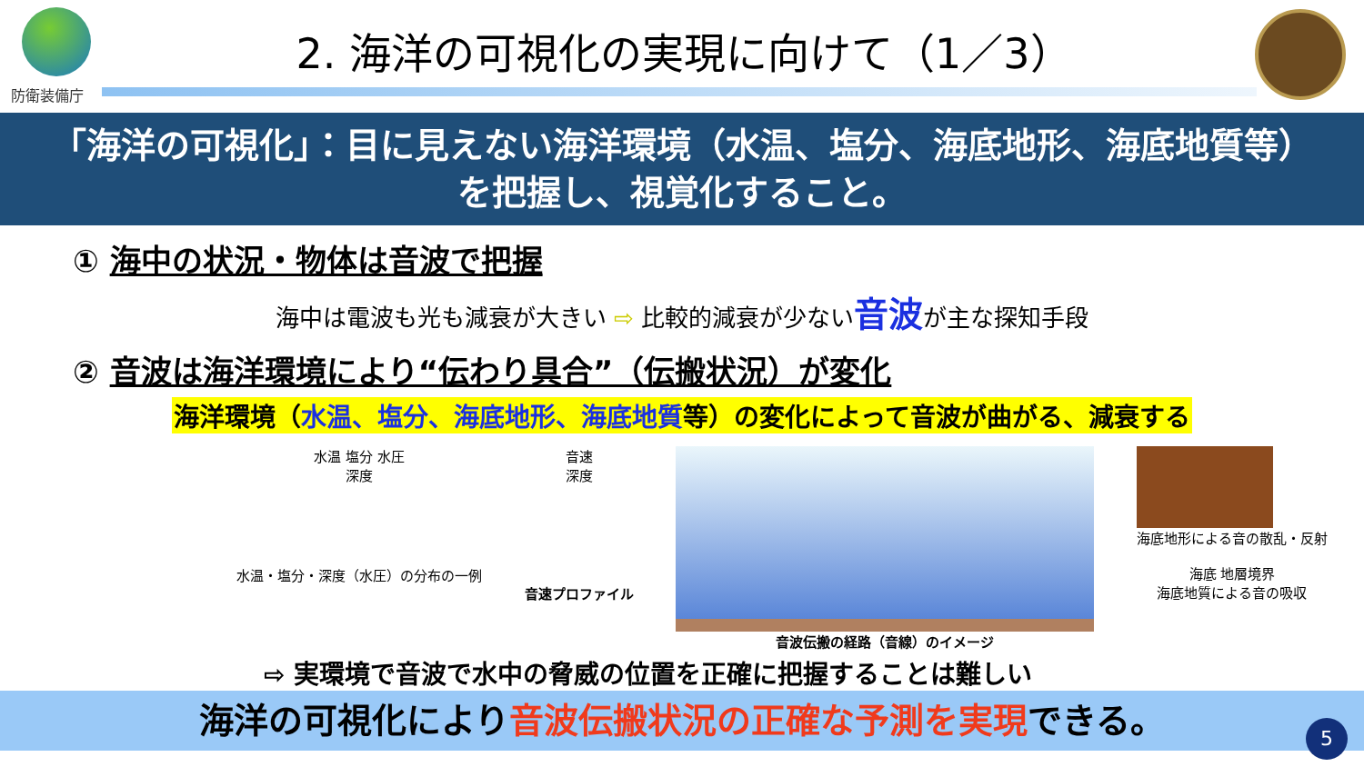防衛装備庁
2. 海洋の可視化の実現に向けて（1／3）
「海洋の可視化」：目に見えない海洋環境（水温、塩分、海底地形、海底地質等）
を把握し、視覚化すること。
① 海中の状況・物体は音波で把握
海中は電波も光も減衰が大きい ⇨ 比較的減衰が少ない音波が主な探知手段
② 音波は海洋環境により“伝わり具合”（伝搬状況）が変化
海洋環境（水温、塩分、海底地形、海底地質等）の変化によって音波が曲がる、減衰する
水温 塩分 水圧
深度
水温・塩分・深度（水圧）の分布の一例
音速
深度
音速プロファイル
音波伝搬の経路（音線）のイメージ 海底地形による音の散乱・反射
海底 地層境界
海底地質による音の吸収
⇨ 実環境で音波で水中の脅威の位置を正確に把握することは難しい
海洋の可視化により音波伝搬状況の正確な予測を実現できる。 5